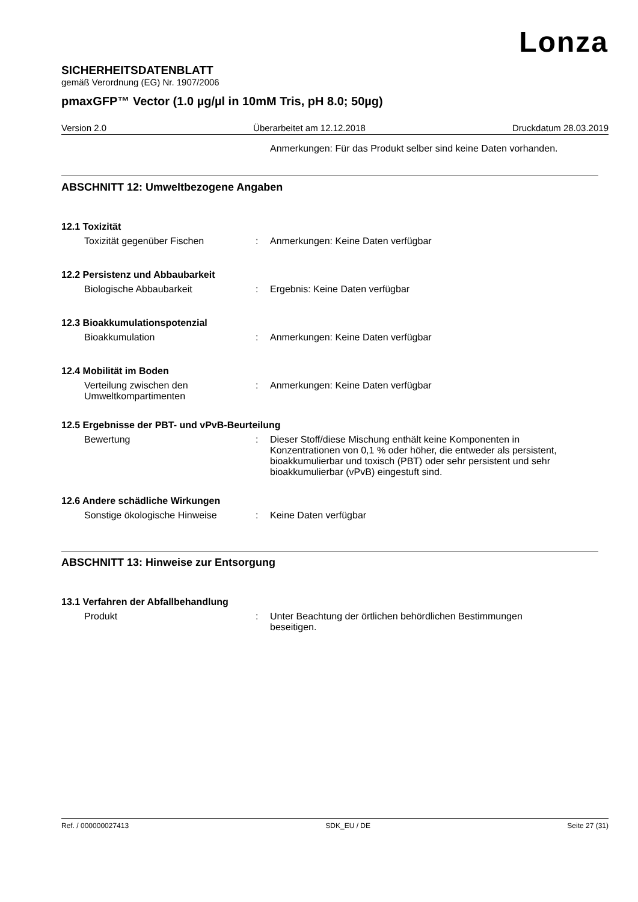Lonza
SICHERHEITSDATENBLATT
gemäß Verordnung (EG) Nr. 1907/2006
pmaxGFP™ Vector (1.0 µg/µl in 10mM Tris, pH 8.0; 50µg)
Version 2.0 Überarbeitet am 12.12.2018 Druckdatum 28.03.2019
Anmerkungen: Für das Produkt selber sind keine Daten vorhanden.
ABSCHNITT 12: Umweltbezogene Angaben
12.1 Toxizität
Toxizität gegenüber Fischen : Anmerkungen: Keine Daten verfügbar
12.2 Persistenz und Abbaubarkeit
Biologische Abbaubarkeit : Ergebnis: Keine Daten verfügbar
12.3 Bioakkumulationspotenzial
Bioakkumulation : Anmerkungen: Keine Daten verfügbar
12.4 Mobilität im Boden
Verteilung zwischen den Umweltkompartimenten
: Anmerkungen: Keine Daten verfügbar
12.5 Ergebnisse der PBT- und vPvB-Beurteilung
Bewertung : Dieser Stoff/diese Mischung enthält keine Komponenten in Konzentrationen von 0,1 % oder höher, die entweder als persistent, bioakkumulierbar und toxisch (PBT) oder sehr persistent und sehr bioakkumulierbar (vPvB) eingestuft sind.
12.6 Andere schädliche Wirkungen
Sonstige ökologische Hinweise : Keine Daten verfügbar
ABSCHNITT 13: Hinweise zur Entsorgung
13.1 Verfahren der Abfallbehandlung
Produkt : Unter Beachtung der örtlichen behördlichen Bestimmungen beseitigen.
Ref. / 000000027413 SDK_EU / DE Seite 27 (31)